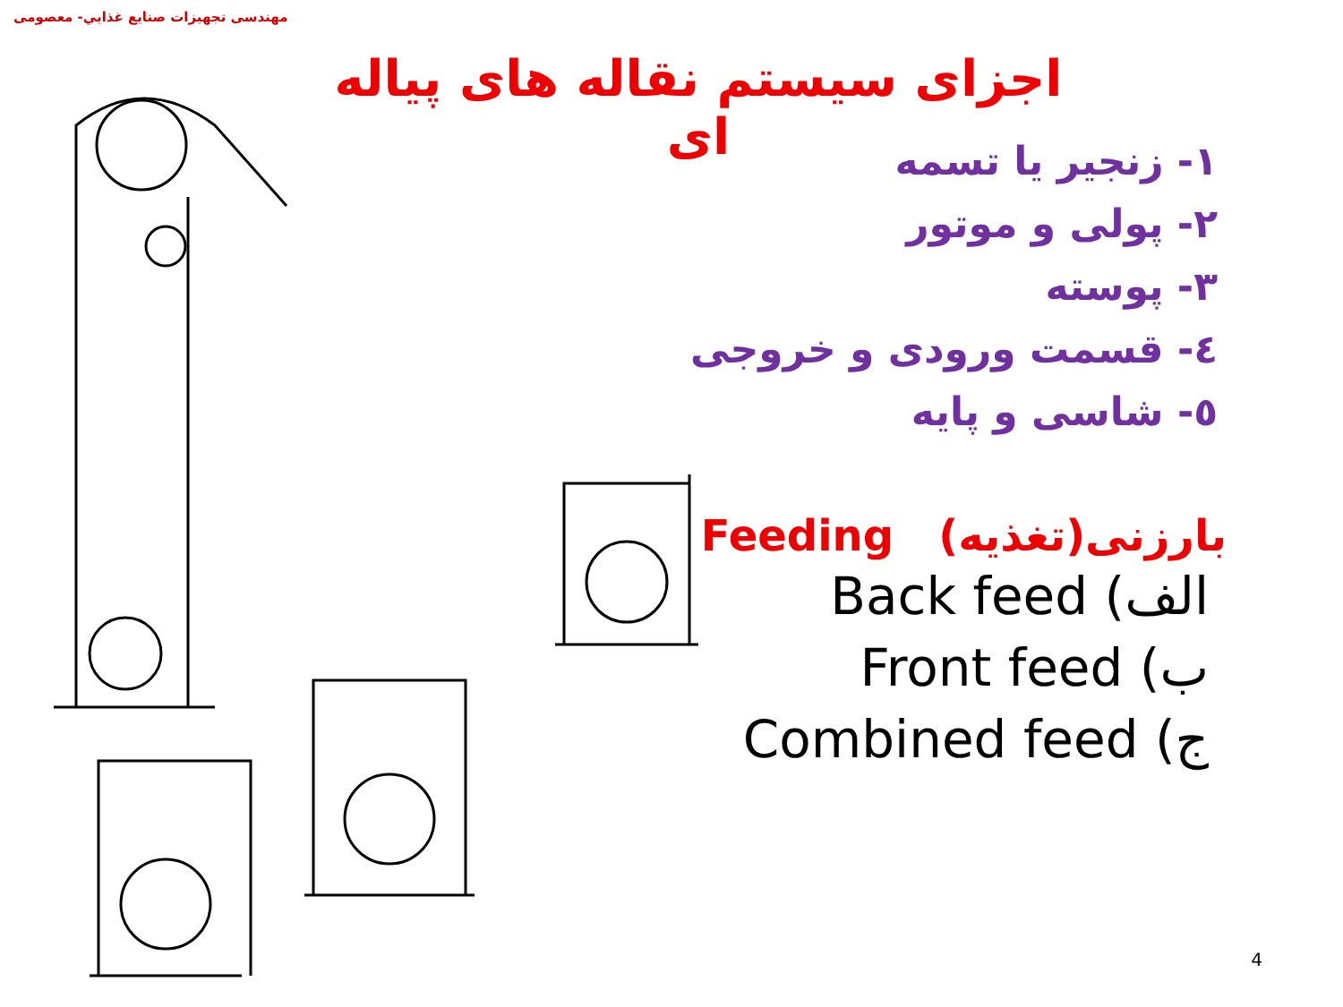مهندسی تجهيزات صنايع غذايي- معصومی
اجزای سيستم نقاله های پياله ای
١- زنجير يا تسمه
٢- پولی و موتور
٣- پوسته
٤- قسمت ورودی و خروجی
٥- شاسی و پايه
بارزنی(تغذيه) Feeding
الف) Back feed
ب) Front feed
ج) Combined feed
4